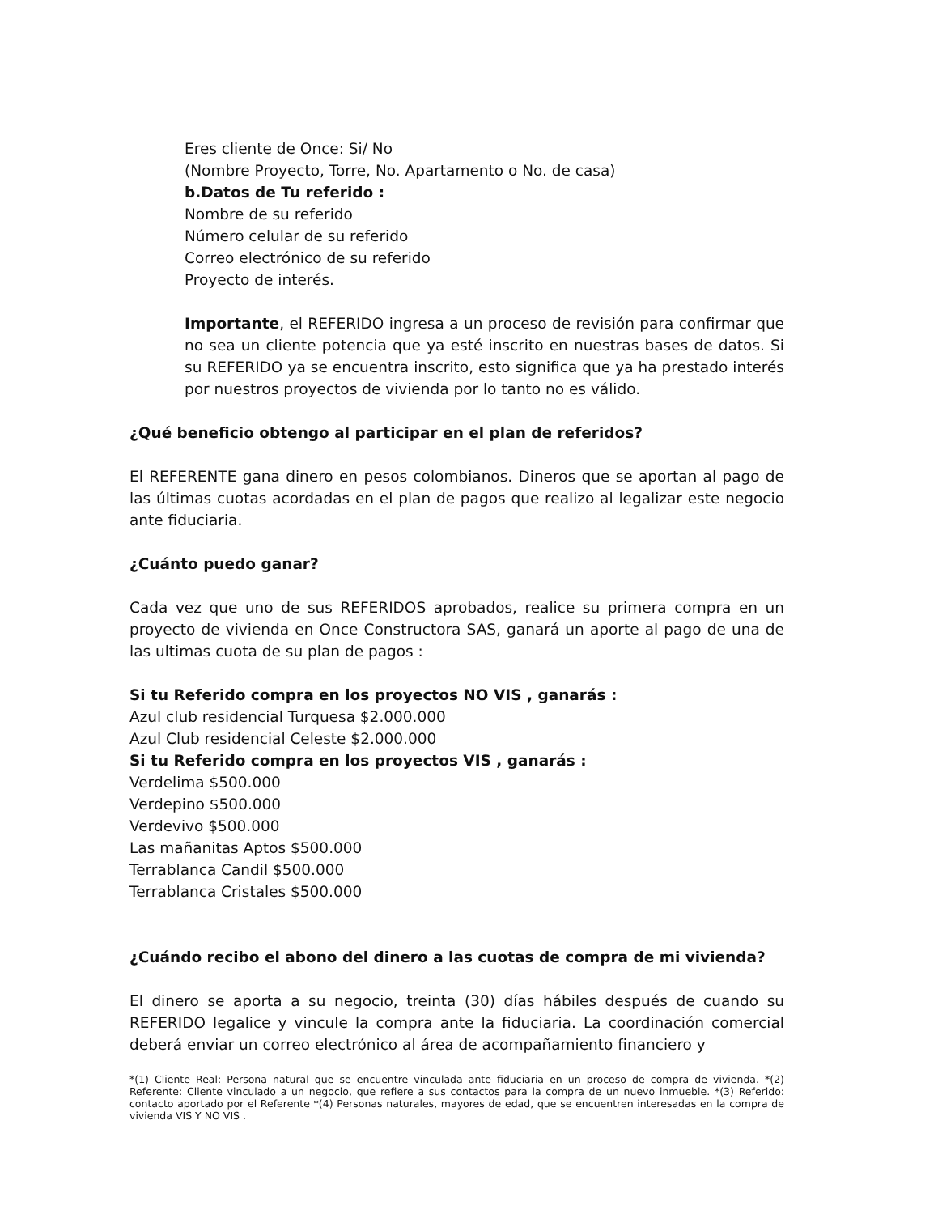Eres cliente de Once: Si/ No
(Nombre Proyecto, Torre, No. Apartamento o No. de casa)
b.Datos de Tu referido :
Nombre de su referido
Número celular de su referido
Correo electrónico de su referido
Proyecto de interés.
Importante, el REFERIDO ingresa a un proceso de revisión para confirmar que no sea un cliente potencia que ya esté inscrito en nuestras bases de datos. Si su REFERIDO ya se encuentra inscrito, esto significa que ya ha prestado interés por nuestros proyectos de vivienda por lo tanto no es válido.
¿Qué beneficio obtengo al participar en el plan de referidos?
El REFERENTE gana dinero en pesos colombianos. Dineros que se aportan al pago de las últimas cuotas acordadas en el plan de pagos que realizo al legalizar este negocio ante fiduciaria.
¿Cuánto puedo ganar?
Cada vez que uno de sus REFERIDOS aprobados, realice su primera compra en un proyecto de vivienda en Once Constructora SAS, ganará un aporte al pago de una de las ultimas cuota de su plan de pagos :
Si tu Referido compra en los proyectos NO VIS , ganarás :
Azul club residencial Turquesa $2.000.000
Azul Club residencial Celeste $2.000.000
Si tu Referido compra en los proyectos VIS , ganarás :
Verdelima $500.000
Verdepino $500.000
Verdevivo $500.000
Las mañanitas Aptos $500.000
Terrablanca Candil $500.000
Terrablanca Cristales $500.000
¿Cuándo recibo el abono del dinero a las cuotas de compra de mi vivienda?
El dinero se aporta a su negocio, treinta (30) días hábiles después de cuando su REFERIDO legalice y vincule la compra ante la fiduciaria. La coordinación comercial deberá enviar un correo electrónico al área de acompañamiento financiero y
*(1) Cliente Real: Persona natural que se encuentre vinculada ante fiduciaria en un proceso de compra de vivienda. *(2) Referente: Cliente vinculado a un negocio, que refiere a sus contactos para la compra de un nuevo inmueble. *(3) Referido: contacto aportado por el Referente *(4) Personas naturales, mayores de edad, que se encuentren interesadas en la compra de vivienda VIS Y NO VIS .